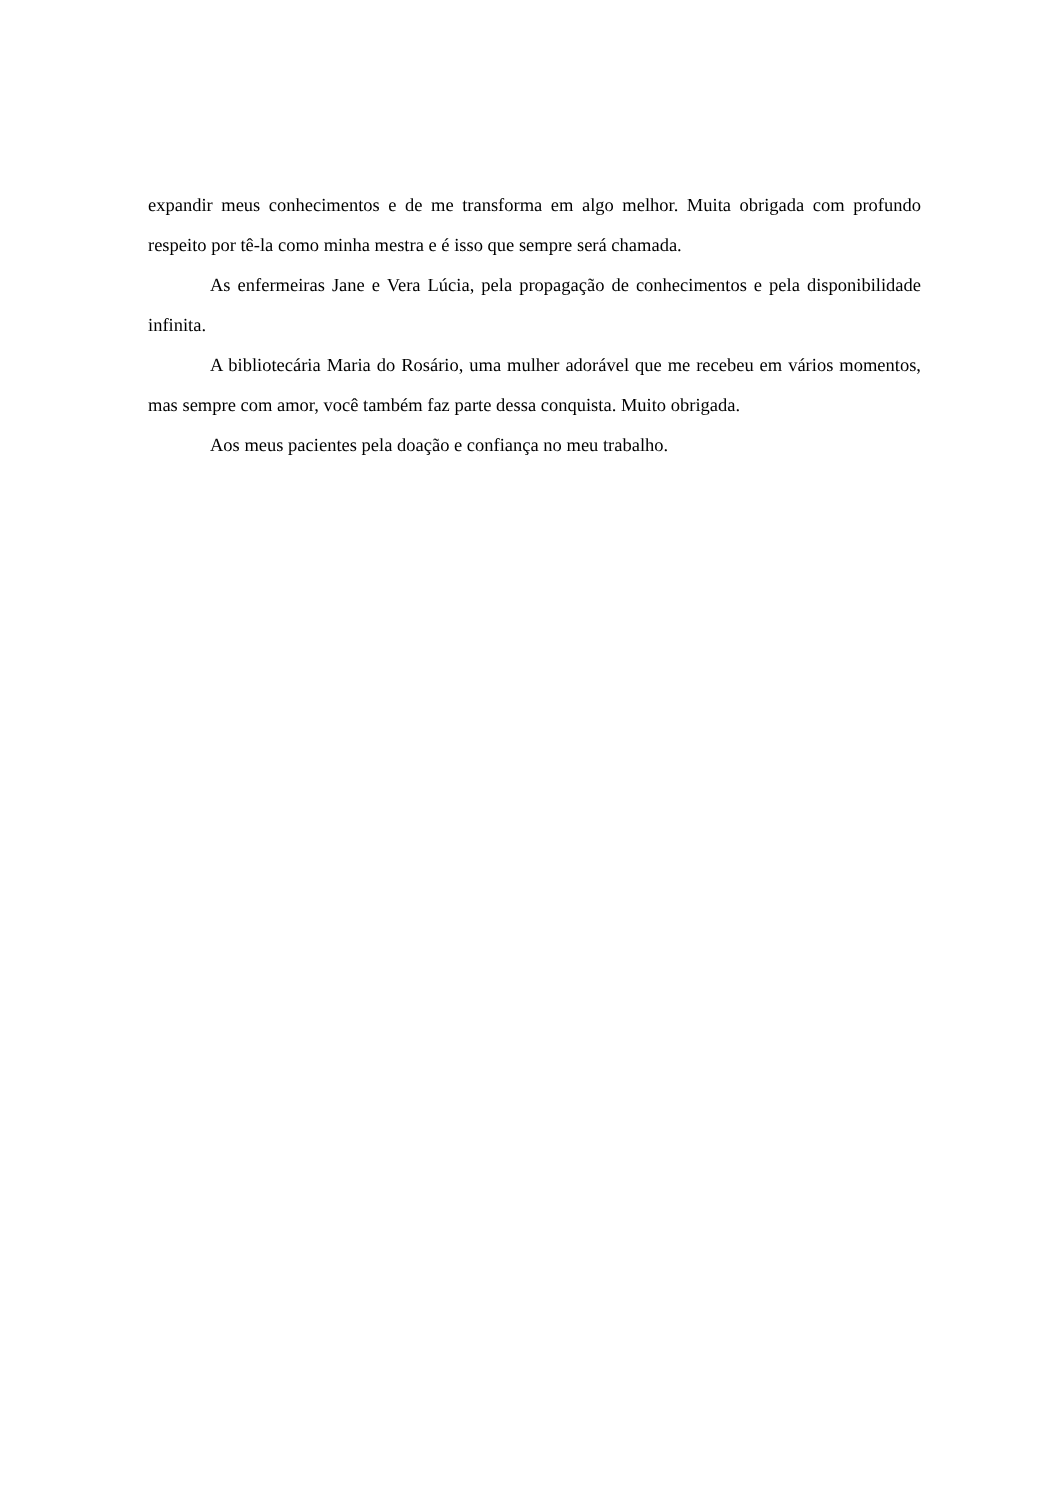expandir meus conhecimentos e de me transforma em algo melhor. Muita obrigada com profundo respeito por tê-la como minha mestra e é isso que sempre será chamada.
As enfermeiras Jane e Vera Lúcia, pela propagação de conhecimentos e pela disponibilidade infinita.
A bibliotecária Maria do Rosário, uma mulher adorável que me recebeu em vários momentos, mas sempre com amor, você também faz parte dessa conquista. Muito obrigada.
Aos meus pacientes pela doação e confiança no meu trabalho.